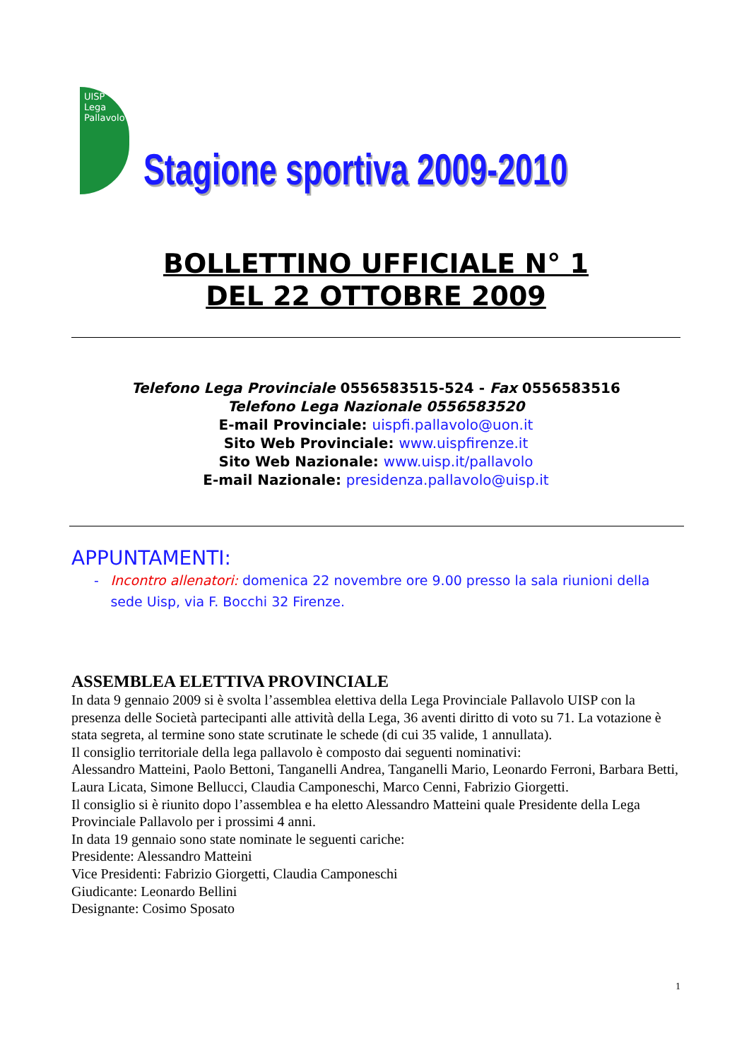UISP Lega Pallavolo
Stagione sportiva 2009-2010
BOLLETTINO UFFICIALE N° 1
DEL 22 OTTOBRE 2009
Telefono Lega Provinciale 0556583515-524 - Fax 0556583516
Telefono Lega Nazionale 0556583520
E-mail Provinciale: uispfi.pallavolo@uon.it
Sito Web Provinciale: www.uispfirenze.it
Sito Web Nazionale: www.uisp.it/pallavolo
E-mail Nazionale: presidenza.pallavolo@uisp.it
APPUNTAMENTI:
- Incontro allenatori: domenica 22 novembre ore 9.00 presso la sala riunioni della sede Uisp, via F. Bocchi 32 Firenze.
ASSEMBLEA ELETTIVA PROVINCIALE
In data 9 gennaio 2009 si è svolta l’assemblea elettiva della Lega Provinciale Pallavolo UISP con la presenza delle Società partecipanti alle attività della Lega, 36 aventi diritto di voto su 71. La votazione è stata segreta, al termine sono state scrutinate le schede (di cui 35 valide, 1 annullata).
Il consiglio territoriale della lega pallavolo è composto dai seguenti nominativi:
Alessandro Matteini, Paolo Bettoni, Tanganelli Andrea, Tanganelli Mario, Leonardo Ferroni, Barbara Betti, Laura Licata, Simone Bellucci, Claudia Camponeschi, Marco Cenni, Fabrizio Giorgetti.
Il consiglio si è riunito dopo l’assemblea e ha eletto Alessandro Matteini quale Presidente della Lega Provinciale Pallavolo per i prossimi 4 anni.
In data 19 gennaio sono state nominate le seguenti cariche:
Presidente: Alessandro Matteini
Vice Presidenti: Fabrizio Giorgetti, Claudia Camponeschi
Giudicante: Leonardo Bellini
Designante: Cosimo Sposato
1